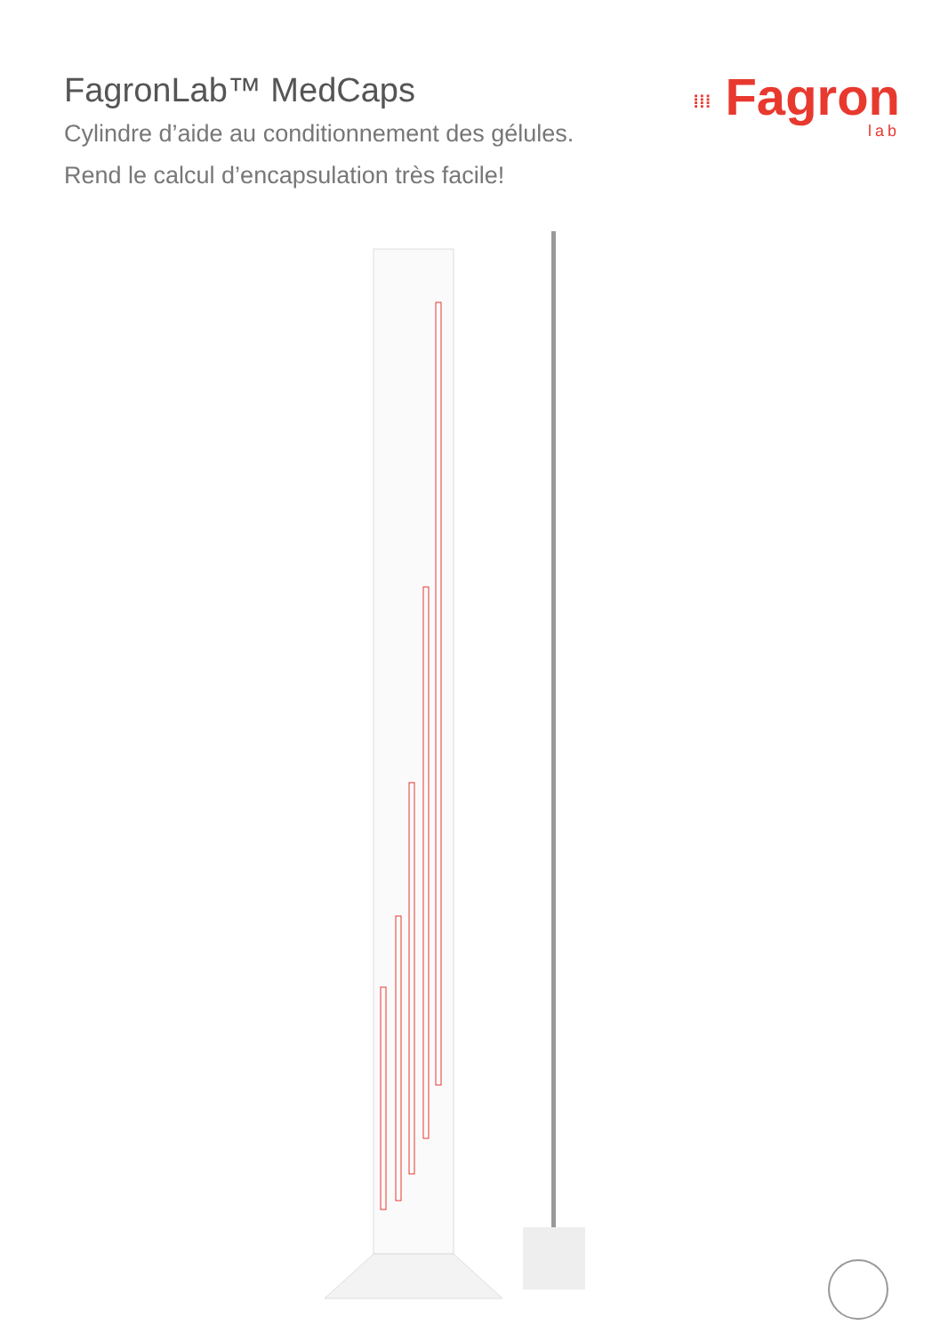FagronLab™ MedCaps
Cylindre d’aide au conditionnement des gélules.
Rend le calcul d’encapsulation très facile!
⁞⁞⁞ Fagron
lab